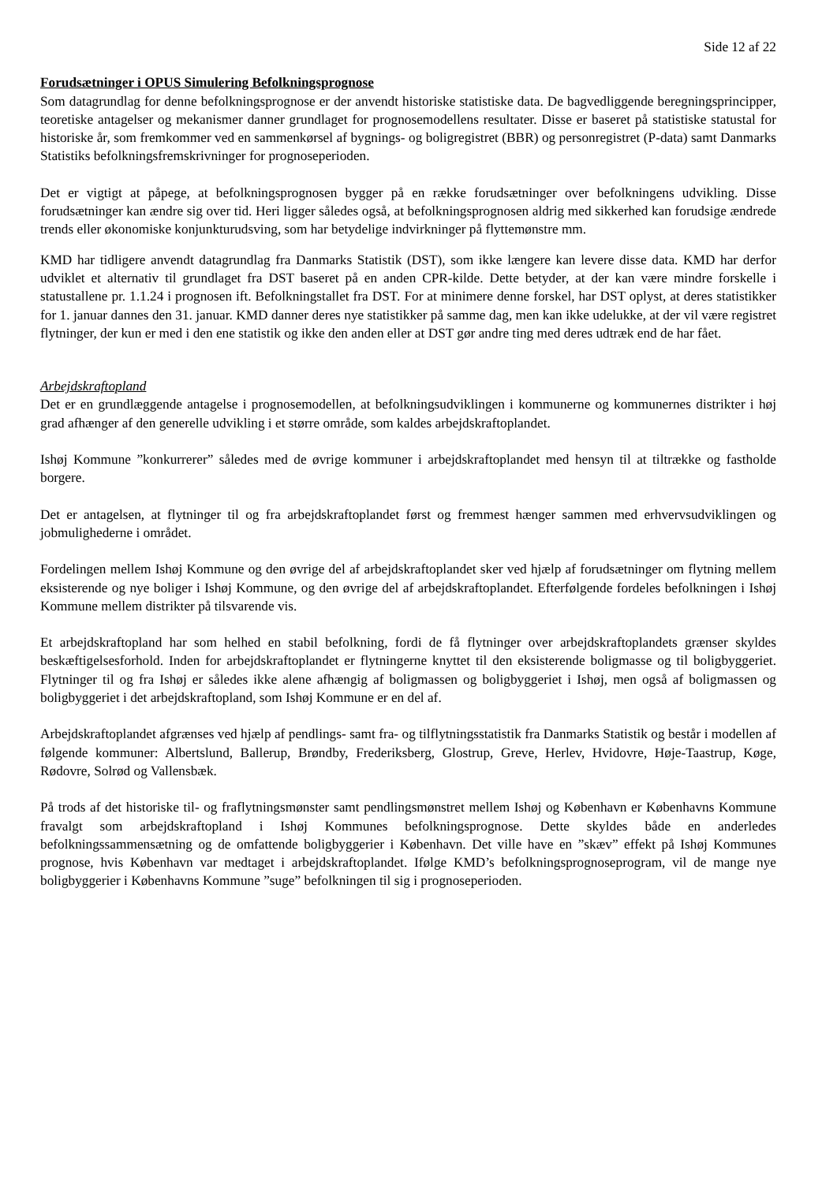Side 12 af 22
Forudsætninger i OPUS Simulering Befolkningsprognose
Som datagrundlag for denne befolkningsprognose er der anvendt historiske statistiske data. De bagvedliggende beregningsprincipper, teoretiske antagelser og mekanismer danner grundlaget for prognosemodellens resultater. Disse er baseret på statistiske statustal for historiske år, som fremkommer ved en sammenkørsel af bygnings- og boligregistret (BBR) og personregistret (P-data) samt Danmarks Statistiks befolkningsfremskrivninger for prognoseperioden.
Det er vigtigt at påpege, at befolkningsprognosen bygger på en række forudsætninger over befolkningens udvikling. Disse forudsætninger kan ændre sig over tid. Heri ligger således også, at befolkningsprognosen aldrig med sikkerhed kan forudsige ændrede trends eller økonomiske konjunkturudsving, som har betydelige indvirkninger på flyttemønstre mm.
KMD har tidligere anvendt datagrundlag fra Danmarks Statistik (DST), som ikke længere kan levere disse data. KMD har derfor udviklet et alternativ til grundlaget fra DST baseret på en anden CPR-kilde. Dette betyder, at der kan være mindre forskelle i statustallene pr. 1.1.24 i prognosen ift. Befolkningstallet fra DST. For at minimere denne forskel, har DST oplyst, at deres statistikker for 1. januar dannes den 31. januar. KMD danner deres nye statistikker på samme dag, men kan ikke udelukke, at der vil være registret flytninger, der kun er med i den ene statistik og ikke den anden eller at DST gør andre ting med deres udtræk end de har fået.
Arbejdskraftopland
Det er en grundlæggende antagelse i prognosemodellen, at befolkningsudviklingen i kommunerne og kommunernes distrikter i høj grad afhænger af den generelle udvikling i et større område, som kaldes arbejdskraftoplandet.
Ishøj Kommune ”konkurrerer” således med de øvrige kommuner i arbejdskraftoplandet med hensyn til at tiltrække og fastholde borgere.
Det er antagelsen, at flytninger til og fra arbejdskraftoplandet først og fremmest hænger sammen med erhvervsudviklingen og jobmulighederne i området.
Fordelingen mellem Ishøj Kommune og den øvrige del af arbejdskraftoplandet sker ved hjælp af forudsætninger om flytning mellem eksisterende og nye boliger i Ishøj Kommune, og den øvrige del af arbejdskraftoplandet. Efterfølgende fordeles befolkningen i Ishøj Kommune mellem distrikter på tilsvarende vis.
Et arbejdskraftopland har som helhed en stabil befolkning, fordi de få flytninger over arbejdskraftoplandets grænser skyldes beskæftigelsesforhold. Inden for arbejdskraftoplandet er flytningerne knyttet til den eksisterende boligmasse og til boligbyggeriet. Flytninger til og fra Ishøj er således ikke alene afhængig af boligmassen og boligbyggeriet i Ishøj, men også af boligmassen og boligbyggeriet i det arbejdskraftopland, som Ishøj Kommune er en del af.
Arbejdskraftoplandet afgrænses ved hjælp af pendlings- samt fra- og tilflytningsstatistik fra Danmarks Statistik og består i modellen af følgende kommuner: Albertslund, Ballerup, Brøndby, Frederiksberg, Glostrup, Greve, Herlev, Hvidovre, Høje-Taastrup, Køge, Rødovre, Solrød og Vallensbæk.
På trods af det historiske til- og fraflytningsmønster samt pendlingsmønstret mellem Ishøj og København er Københavns Kommune fravalgt som arbejdskraftopland i Ishøj Kommunes befolkningsprognose. Dette skyldes både en anderledes befolkningssammensætning og de omfattende boligbyggerier i København. Det ville have en ”skæv” effekt på Ishøj Kommunes prognose, hvis København var medtaget i arbejdskraftoplandet. Ifølge KMD’s befolkningsprognoseprogram, vil de mange nye boligbyggerier i Københavns Kommune ”suge” befolkningen til sig i prognoseperioden.